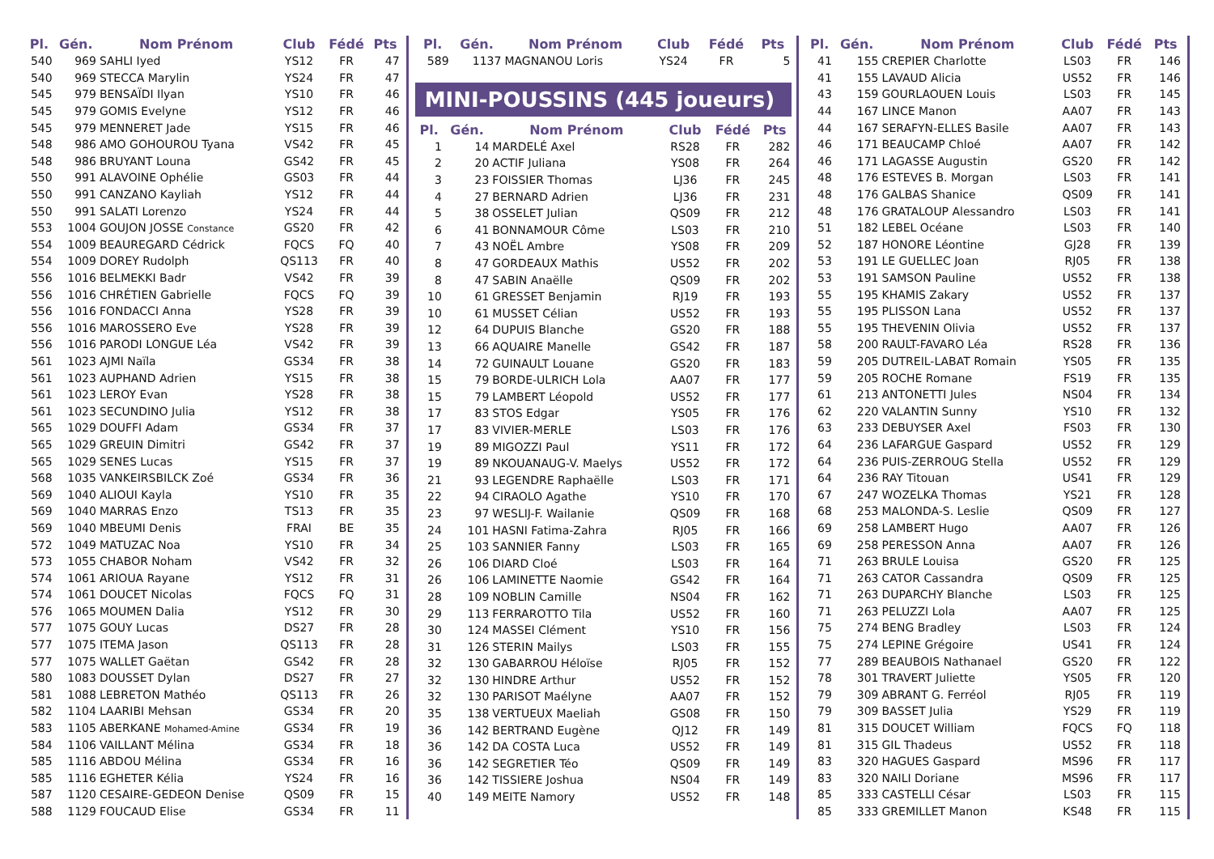| Pl. | Gén. | Nom Prénom | Club | Fédé | Pts |
| --- | --- | --- | --- | --- | --- |
| 540 | 969 | SAHLI Iyed | YS12 | FR | 47 |
| 540 | 969 | STECCA Marylin | YS24 | FR | 47 |
| 545 | 979 | BENSAÏDI Ilyan | YS10 | FR | 46 |
| 545 | 979 | GOMIS Evelyne | YS12 | FR | 46 |
| 545 | 979 | MENNERET Jade | YS15 | FR | 46 |
| 548 | 986 | AMO GOHOUROU Tyana | VS42 | FR | 45 |
| 548 | 986 | BRUYANT Louna | GS42 | FR | 45 |
| 550 | 991 | ALAVOINE Ophélie | GS03 | FR | 44 |
| 550 | 991 | CANZANO Kayliah | YS12 | FR | 44 |
| 550 | 991 | SALATI Lorenzo | YS24 | FR | 44 |
| 553 | 1004 | GOUJON JOSSE Constance | GS20 | FR | 42 |
| 554 | 1009 | BEAUREGARD Cédrick | FQCS | FQ | 40 |
| 554 | 1009 | DOREY Rudolph | QS113 | FR | 40 |
| 556 | 1016 | BELMEKKI Badr | VS42 | FR | 39 |
| 556 | 1016 | CHRÉTIEN Gabrielle | FQCS | FQ | 39 |
| 556 | 1016 | FONDACCI Anna | YS28 | FR | 39 |
| 556 | 1016 | MAROSSERO Eve | YS28 | FR | 39 |
| 556 | 1016 | PARODI LONGUE Léa | VS42 | FR | 39 |
| 561 | 1023 | AJMI Naïla | GS34 | FR | 38 |
| 561 | 1023 | AUPHAND Adrien | YS15 | FR | 38 |
| 561 | 1023 | LEROY Evan | YS28 | FR | 38 |
| 561 | 1023 | SECUNDINO Julia | YS12 | FR | 38 |
| 565 | 1029 | DOUFFI Adam | GS34 | FR | 37 |
| 565 | 1029 | GREUIN Dimitri | GS42 | FR | 37 |
| 565 | 1029 | SENES Lucas | YS15 | FR | 37 |
| 568 | 1035 | VANKEIRSBILCK Zoé | GS34 | FR | 36 |
| 569 | 1040 | ALIOUI Kayla | YS10 | FR | 35 |
| 569 | 1040 | MARRAS Enzo | TS13 | FR | 35 |
| 569 | 1040 | MBEUMI Denis | FRAI | BE | 35 |
| 572 | 1049 | MATUZAC Noa | YS10 | FR | 34 |
| 573 | 1055 | CHABOR Noham | VS42 | FR | 32 |
| 574 | 1061 | ARIOUA Rayane | YS12 | FR | 31 |
| 574 | 1061 | DOUCET Nicolas | FQCS | FQ | 31 |
| 576 | 1065 | MOUMEN Dalia | YS12 | FR | 30 |
| 577 | 1075 | GOUY Lucas | DS27 | FR | 28 |
| 577 | 1075 | ITEMA Jason | QS113 | FR | 28 |
| 577 | 1075 | WALLET Gaëtan | GS42 | FR | 28 |
| 580 | 1083 | DOUSSET Dylan | DS27 | FR | 27 |
| 581 | 1088 | LEBRETON Mathéo | QS113 | FR | 26 |
| 582 | 1104 | LAARIBI Mehsan | GS34 | FR | 20 |
| 583 | 1105 | ABERKANE Mohamed-Amine | GS34 | FR | 19 |
| 584 | 1106 | VAILLANT Mélina | GS34 | FR | 18 |
| 585 | 1116 | ABDOU Mélina | GS34 | FR | 16 |
| 585 | 1116 | EGHETER Kélia | YS24 | FR | 16 |
| 587 | 1120 | CESAIRE-GEDEON Denise | QS09 | FR | 15 |
| 588 | 1129 | FOUCAUD Elise | GS34 | FR | 11 |
| Pl. | Gén. | Nom Prénom | Club | Fédé | Pts |
| --- | --- | --- | --- | --- | --- |
| 589 | 1137 | MAGNANOU Loris | YS24 | FR | 5 |
MINI-POUSSINS (445 joueurs)
| Pl. | Gén. | Nom Prénom | Club | Fédé | Pts |
| --- | --- | --- | --- | --- | --- |
| 1 | 14 | MARDELÉ Axel | RS28 | FR | 282 |
| 2 | 20 | ACTIF Juliana | YS08 | FR | 264 |
| 3 | 23 | FOISSIER Thomas | LJ36 | FR | 245 |
| 4 | 27 | BERNARD Adrien | LJ36 | FR | 231 |
| 5 | 38 | OSSELET Julian | QS09 | FR | 212 |
| 6 | 41 | BONNAMOUR Côme | LS03 | FR | 210 |
| 7 | 43 | NOËL Ambre | YS08 | FR | 209 |
| 8 | 47 | GORDEAUX Mathis | US52 | FR | 202 |
| 8 | 47 | SABIN Anaëlle | QS09 | FR | 202 |
| 10 | 61 | GRESSET Benjamin | RJ19 | FR | 193 |
| 10 | 61 | MUSSET Célian | US52 | FR | 193 |
| 12 | 64 | DUPUIS Blanche | GS20 | FR | 188 |
| 13 | 66 | AQUAIRE Manelle | GS42 | FR | 187 |
| 14 | 72 | GUINAULT Louane | GS20 | FR | 183 |
| 15 | 79 | BORDE-ULRICH Lola | AA07 | FR | 177 |
| 15 | 79 | LAMBERT Léopold | US52 | FR | 177 |
| 17 | 83 | STOS Edgar | YS05 | FR | 176 |
| 17 | 83 | VIVIER-MERLE | LS03 | FR | 176 |
| 19 | 89 | MIGOZZI Paul | YS11 | FR | 172 |
| 19 | 89 | NKOUANAUG-V. Maelys | US52 | FR | 172 |
| 21 | 93 | LEGENDRE Raphaëlle | LS03 | FR | 171 |
| 22 | 94 | CIRAOLO Agathe | YS10 | FR | 170 |
| 23 | 97 | WESLIJ-F. Wailanie | QS09 | FR | 168 |
| 24 | 101 | HASNI Fatima-Zahra | RJ05 | FR | 166 |
| 25 | 103 | SANNIER Fanny | LS03 | FR | 165 |
| 26 | 106 | DIARD Cloé | LS03 | FR | 164 |
| 26 | 106 | LAMINETTE Naomie | GS42 | FR | 164 |
| 28 | 109 | NOBLIN Camille | NS04 | FR | 162 |
| 29 | 113 | FERRAROTTO Tila | US52 | FR | 160 |
| 30 | 124 | MASSEI Clément | YS10 | FR | 156 |
| 31 | 126 | STERIN Mailys | LS03 | FR | 155 |
| 32 | 130 | GABARROU Héloïse | RJ05 | FR | 152 |
| 32 | 130 | HINDRE Arthur | US52 | FR | 152 |
| 32 | 130 | PARISOT Maélyne | AA07 | FR | 152 |
| 35 | 138 | VERTUEUX Maeliah | GS08 | FR | 150 |
| 36 | 142 | BERTRAND Eugène | QJ12 | FR | 149 |
| 36 | 142 | DA COSTA Luca | US52 | FR | 149 |
| 36 | 142 | SEGRETIER Téo | QS09 | FR | 149 |
| 36 | 142 | TISSIERE Joshua | NS04 | FR | 149 |
| 40 | 149 | MEITE Namory | US52 | FR | 148 |
| Pl. | Gén. | Nom Prénom | Club | Fédé | Pts |
| --- | --- | --- | --- | --- | --- |
| 41 | 155 | CREPIER Charlotte | LS03 | FR | 146 |
| 41 | 155 | LAVAUD Alicia | US52 | FR | 146 |
| 43 | 159 | GOURLAOUEN Louis | LS03 | FR | 145 |
| 44 | 167 | LINCE Manon | AA07 | FR | 143 |
| 44 | 167 | SERAFYN-ELLES Basile | AA07 | FR | 143 |
| 46 | 171 | BEAUCAMP Chloé | AA07 | FR | 142 |
| 46 | 171 | LAGASSE Augustin | GS20 | FR | 142 |
| 48 | 176 | ESTEVES B. Morgan | LS03 | FR | 141 |
| 48 | 176 | GALBAS Shanice | QS09 | FR | 141 |
| 48 | 176 | GRATALOUP Alessandro | LS03 | FR | 141 |
| 51 | 182 | LEBEL Océane | LS03 | FR | 140 |
| 52 | 187 | HONORE Léontine | GJ28 | FR | 139 |
| 53 | 191 | LE GUELLEC Joan | RJ05 | FR | 138 |
| 53 | 191 | SAMSON Pauline | US52 | FR | 138 |
| 55 | 195 | KHAMIS Zakary | US52 | FR | 137 |
| 55 | 195 | PLISSON Lana | US52 | FR | 137 |
| 55 | 195 | THEVENIN Olivia | US52 | FR | 137 |
| 58 | 200 | RAULT-FAVARO Léa | RS28 | FR | 136 |
| 59 | 205 | DUTREIL-LABAT Romain | YS05 | FR | 135 |
| 59 | 205 | ROCHE Romane | FS19 | FR | 135 |
| 61 | 213 | ANTONETTI Jules | NS04 | FR | 134 |
| 62 | 220 | VALANTIN Sunny | YS10 | FR | 132 |
| 63 | 233 | DEBUYSER Axel | FS03 | FR | 130 |
| 64 | 236 | LAFARGUE Gaspard | US52 | FR | 129 |
| 64 | 236 | PUIS-ZERROUG Stella | US52 | FR | 129 |
| 64 | 236 | RAY Titouan | US41 | FR | 129 |
| 67 | 247 | WOZELKA Thomas | YS21 | FR | 128 |
| 68 | 253 | MALONDA-S. Leslie | QS09 | FR | 127 |
| 69 | 258 | LAMBERT Hugo | AA07 | FR | 126 |
| 69 | 258 | PERESSON Anna | AA07 | FR | 126 |
| 71 | 263 | BRULE Louisa | GS20 | FR | 125 |
| 71 | 263 | CATOR Cassandra | QS09 | FR | 125 |
| 71 | 263 | DUPARCHY Blanche | LS03 | FR | 125 |
| 71 | 263 | PELUZZI Lola | AA07 | FR | 125 |
| 75 | 274 | BENG Bradley | LS03 | FR | 124 |
| 75 | 274 | LEPINE Grégoire | US41 | FR | 124 |
| 77 | 289 | BEAUBOIS Nathanael | GS20 | FR | 122 |
| 78 | 301 | TRAVERT Juliette | YS05 | FR | 120 |
| 79 | 309 | ABRANT G. Ferréol | RJ05 | FR | 119 |
| 79 | 309 | BASSET Julia | YS29 | FR | 119 |
| 81 | 315 | DOUCET William | FQCS | FQ | 118 |
| 81 | 315 | GIL Thadeus | US52 | FR | 118 |
| 83 | 320 | HAGUES Gaspard | MS96 | FR | 117 |
| 83 | 320 | NAILI Doriane | MS96 | FR | 117 |
| 85 | 333 | CASTELLI César | LS03 | FR | 115 |
| 85 | 333 | GREMILLET Manon | KS48 | FR | 115 |